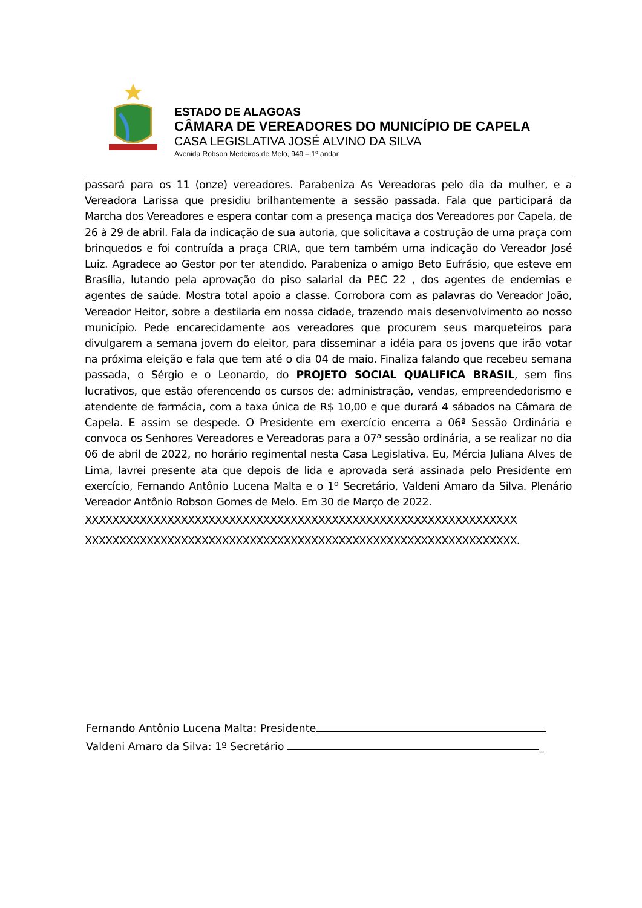ESTADO DE ALAGOAS
CÂMARA DE VEREADORES DO MUNICÍPIO DE CAPELA
CASA LEGISLATIVA JOSÉ ALVINO DA SILVA
Avenida Robson Medeiros de Melo, 949 – 1º andar
passará para os 11 (onze) vereadores. Parabeniza As Vereadoras pelo dia da mulher, e a Vereadora Larissa que presidiu brilhantemente a sessão passada. Fala que participará da Marcha dos Vereadores e espera contar com a presença maciça dos Vereadores por Capela, de 26 à 29 de abril. Fala da indicação de sua autoria, que solicitava a costrução de uma praça com brinquedos e foi contruída a praça CRIA, que tem também uma indicação do Vereador José Luiz. Agradece ao Gestor por ter atendido. Parabeniza o amigo Beto Eufrásio, que esteve em Brasília, lutando pela aprovação do piso salarial da PEC 22 , dos agentes de endemias e agentes de saúde. Mostra total apoio a classe. Corrobora com as palavras do Vereador João, Vereador Heitor, sobre a destilaria em nossa cidade, trazendo mais desenvolvimento ao nosso município. Pede encarecidamente aos vereadores que procurem seus marqueteiros para divulgarem a semana jovem do eleitor, para disseminar a idéia para os jovens que irão votar na próxima eleição e fala que tem até o dia 04 de maio. Finaliza falando que recebeu semana passada, o Sérgio e o Leonardo, do PROJETO SOCIAL QUALIFICA BRASIL, sem fins lucrativos, que estão oferencendo os cursos de: administração, vendas, empreendedorismo e atendente de farmácia, com a taxa única de R$ 10,00 e que durará 4 sábados na Câmara de Capela. E assim se despede. O Presidente em exercício encerra a 06ª Sessão Ordinária e convoca os Senhores Vereadores e Vereadoras para a 07ª sessão ordinária, a se realizar no dia 06 de abril de 2022, no horário regimental nesta Casa Legislativa. Eu, Mércia Juliana Alves de Lima, lavrei presente ata que depois de lida e aprovada será assinada pelo Presidente em exercício, Fernando Antônio Lucena Malta e o 1º Secretário, Valdeni Amaro da Silva. Plenário Vereador Antônio Robson Gomes de Melo. Em 30 de Março de 2022.
XXXXXXXXXXXXXXXXXXXXXXXXXXXXXXXXXXXXXXXXXXXXXXXXXXXXXXXXXXXXXXX
XXXXXXXXXXXXXXXXXXXXXXXXXXXXXXXXXXXXXXXXXXXXXXXXXXXXXXXXXXXXXXX.
Fernando Antônio Lucena Malta: Presidente
Valdeni Amaro da Silva: 1º Secretário _